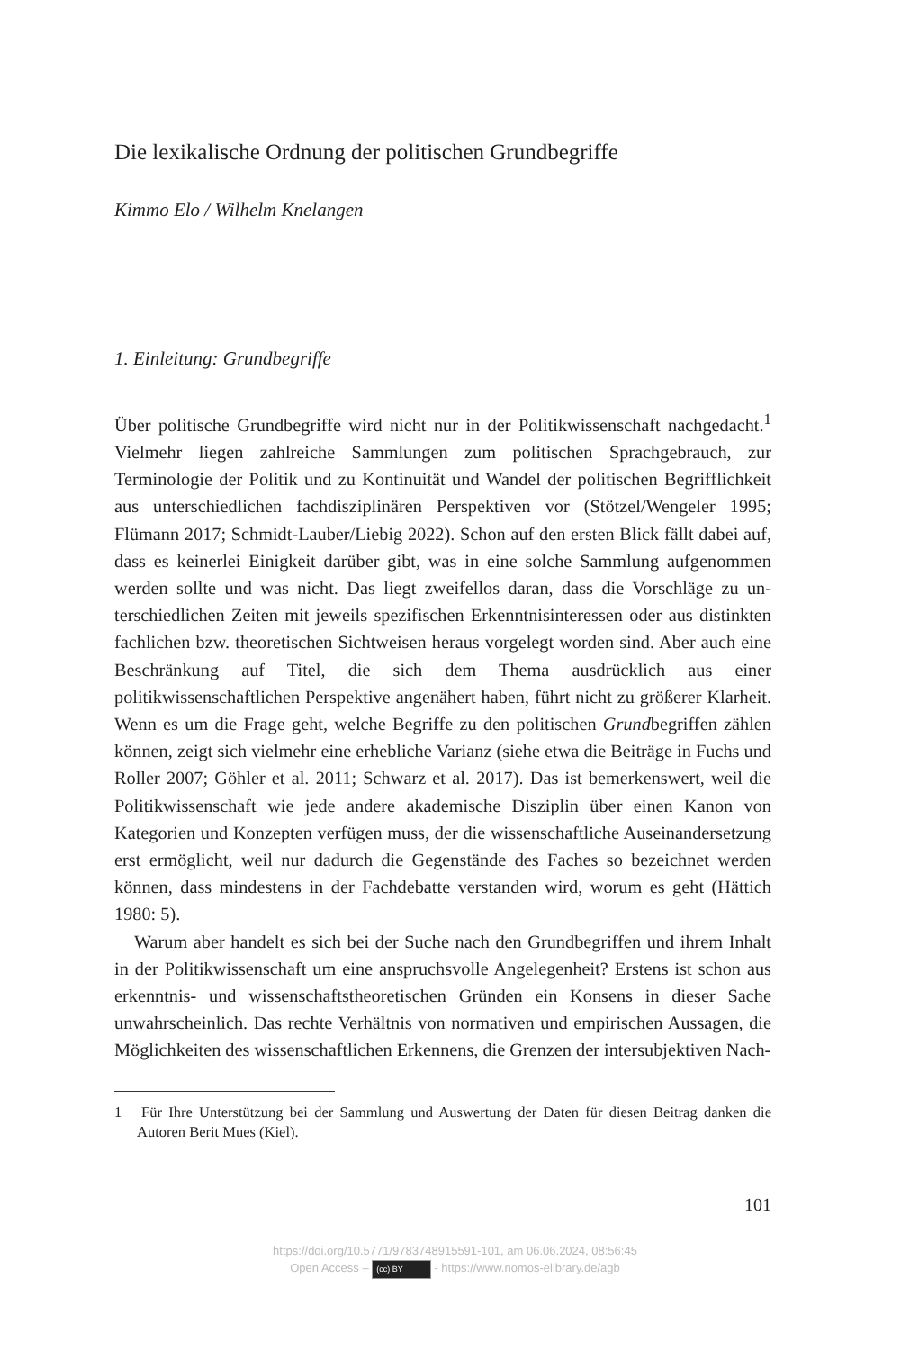Die lexikalische Ordnung der politischen Grundbegriffe
Kimmo Elo / Wilhelm Knelangen
1. Einleitung: Grundbegriffe
Über politische Grundbegriffe wird nicht nur in der Politikwissenschaft nachgedacht.<sup>1</sup> Vielmehr liegen zahlreiche Sammlungen zum politischen Sprachgebrauch, zur Terminologie der Politik und zu Kontinuität und Wandel der politischen Begrifflichkeit aus unterschiedlichen fachdisziplinä­ren Perspektiven vor (Stötzel/Wengeler 1995; Flümann 2017; Schmidt-Lau­ber/Liebig 2022). Schon auf den ersten Blick fällt dabei auf, dass es keinerlei Einigkeit darüber gibt, was in eine solche Sammlung aufgenommen werden sollte und was nicht. Das liegt zweifellos daran, dass die Vorschläge zu un­terschiedlichen Zeiten mit jeweils spezifischen Erkenntnisinteressen oder aus distinkten fachlichen bzw. theoretischen Sichtweisen heraus vorgelegt worden sind. Aber auch eine Beschränkung auf Titel, die sich dem Thema ausdrücklich aus einer politikwissenschaftlichen Perspektive angenähert haben, führt nicht zu größerer Klarheit. Wenn es um die Frage geht, wel­che Begriffe zu den politischen Grundbegriffen zählen können, zeigt sich vielmehr eine erhebliche Varianz (siehe etwa die Beiträge in Fuchs und Roller 2007; Göhler et al. 2011; Schwarz et al. 2017). Das ist bemerkenswert, weil die Politikwissenschaft wie jede andere akademische Disziplin über einen Kanon von Kategorien und Konzepten verfügen muss, der die wis­senschaftliche Auseinandersetzung erst ermöglicht, weil nur dadurch die Gegenstände des Faches so bezeichnet werden können, dass mindestens in der Fachdebatte verstanden wird, worum es geht (Hättich 1980: 5).
Warum aber handelt es sich bei der Suche nach den Grundbegriffen und ihrem Inhalt in der Politikwissenschaft um eine anspruchsvolle An­gelegenheit? Erstens ist schon aus erkenntnis- und wissenschaftstheoreti­schen Gründen ein Konsens in dieser Sache unwahrscheinlich. Das rechte Verhältnis von normativen und empirischen Aussagen, die Möglichkeiten des wissenschaftlichen Erkennens, die Grenzen der intersubjektiven Nach-
1 Für Ihre Unterstützung bei der Sammlung und Auswertung der Daten für diesen Beitrag danken die Autoren Berit Mues (Kiel).
101
https://doi.org/10.5771/9783748915591-101, am 06.06.2024, 08:56:45
Open Access – (cc) BY - https://www.nomos-elibrary.de/agb